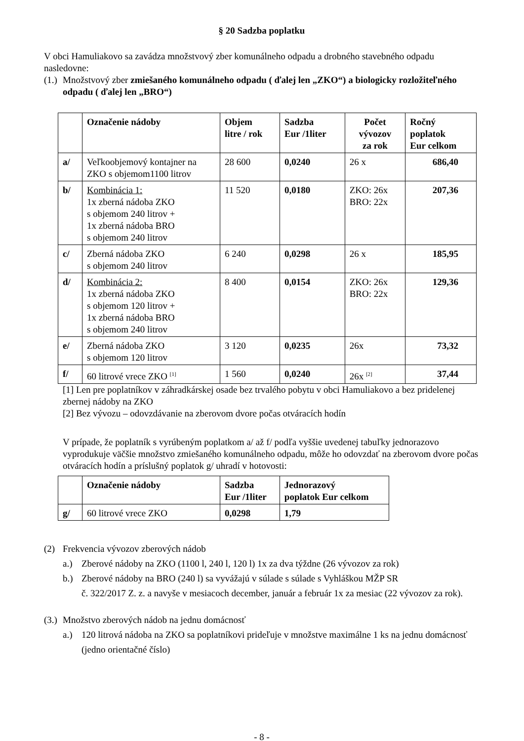§ 20 Sadzba poplatku
V obci Hamuliakovo sa zavádza množstvový zber komunálneho odpadu a drobného stavebného odpadu nasledovne:
(1.) Množstvový zber zmiešaného komunálneho odpadu ( ďalej len „ZKO“) a biologicky rozložiteľného odpadu ( ďalej len „BRO“)
| | Označenie nádoby | Objem litre / rok | Sadzba Eur /1liter | Počet vývozov za rok | Ročný poplatok Eur celkom |
| --- | --- | --- | --- | --- | --- |
| a/ | Veľkoobjemový kontajner na ZKO s objemom1100 litrov | 28 600 | 0,0240 | 26 x | 686,40 |
| b/ | Kombinácia 1: 1x zberná nádoba ZKO s objemom 240 litrov + 1x zberná nádoba BRO s objemom 240 litrov | 11 520 | 0,0180 | ZKO: 26x BRO: 22x | 207,36 |
| c/ | Zberná nádoba ZKO s objemom 240 litrov | 6 240 | 0,0298 | 26 x | 185,95 |
| d/ | Kombinácia 2: 1x zberná nádoba ZKO s objemom 120 litrov + 1x zberná nádoba BRO s objemom 240 litrov | 8 400 | 0,0154 | ZKO: 26x BRO: 22x | 129,36 |
| e/ | Zberná nádoba ZKO s objemom 120 litrov | 3 120 | 0,0235 | 26x | 73,32 |
| f/ | 60 litrové vrece ZKO <sup>[1]</sup> | 1 560 | 0,0240 | 26x <sup>[2]</sup> | 37,44 |
[1] Len pre poplatníkov v záhradkárskej osade bez trvalého pobytu v obci Hamuliakovo a bez pridelenej zbernej nádoby na ZKO
[2] Bez vývozu – odovzdávanie na zberovom dvore počas otváracích hodín
V prípade, že poplatník s vyrúbeným poplatkom a/ až f/ podľa vyššie uvedenej tabuľky jednorazovo vyprodukuje väčšie množstvo zmiešaného komunálneho odpadu, môže ho odovzdať na zberovom dvore počas otváracích hodín a príslušný poplatok g/ uhradí v hotovosti:
| | Označenie nádoby | Sadzba Eur /1liter | Jednorazový poplatok Eur celkom |
| --- | --- | --- | --- |
| g/ | 60 litrové vrece ZKO | 0,0298 | 1,79 |
(2) Frekvencia vývozov zberových nádob
a.) Zberové nádoby na ZKO (1100 l, 240 l, 120 l) 1x za dva týždne (26 vývozov za rok)
b.) Zberové nádoby na BRO (240 l) sa vyvážajú v súlade s súlade s Vyhláškou MŽP SR
č. 322/2017 Z. z. a navyše v mesiacoch december, január a február 1x za mesiac (22 vývozov za rok).
(3.) Množstvo zberových nádob na jednu domácnosť
a.) 120 litrová nádoba na ZKO sa poplatníkovi prideľuje v množstve maximálne 1 ks na jednu domácnosť (jedno orientačné číslo)
- 8 -